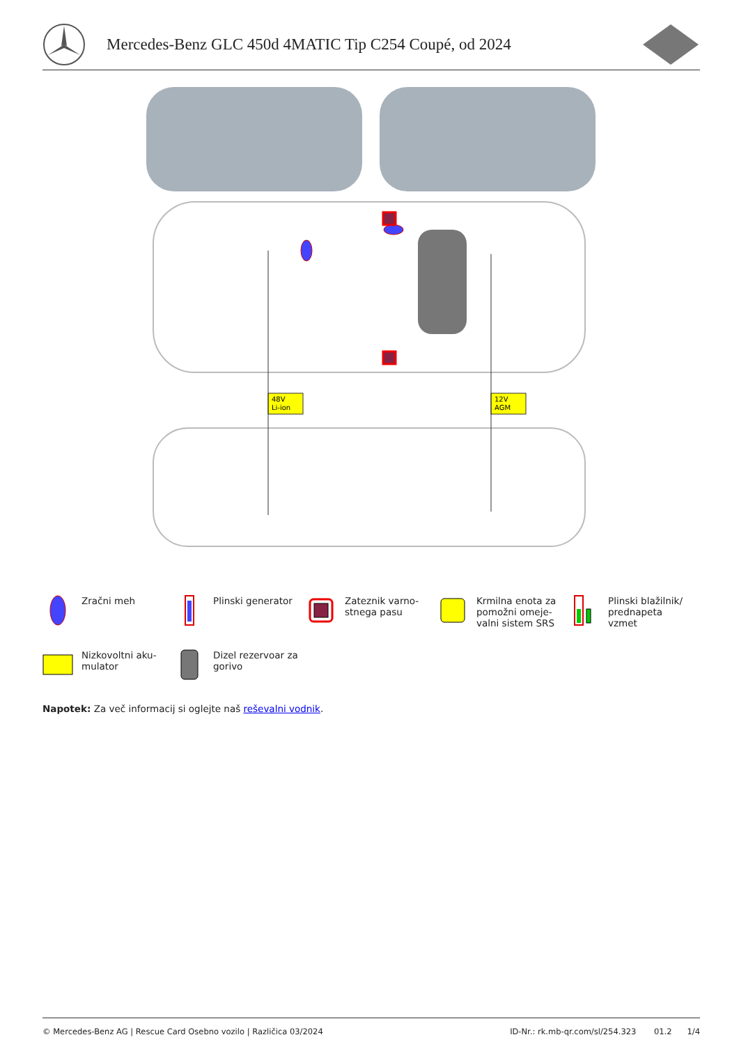Mercedes-Benz GLC 450d 4MATIC Tip C254 Coupé, od 2024
48V
Li-ion
12V
AGM
Zračni meh
Plinski generator
Zateznik varno-
stnega pasu
Krmilna enota za
pomožni omeje-
valni sistem SRS
Plinski blažilnik/
prednapeta
vzmet
Nizkovoltni aku-
mulator
Dizel rezervoar za
gorivo
Napotek: Za več informacij si oglejte naš reševalni vodnik.
© Mercedes-Benz AG | Rescue Card Osebno vozilo | Različica 03/2024 ID-Nr.: rk.mb-qr.com/sl/254.323 01.2 1/4